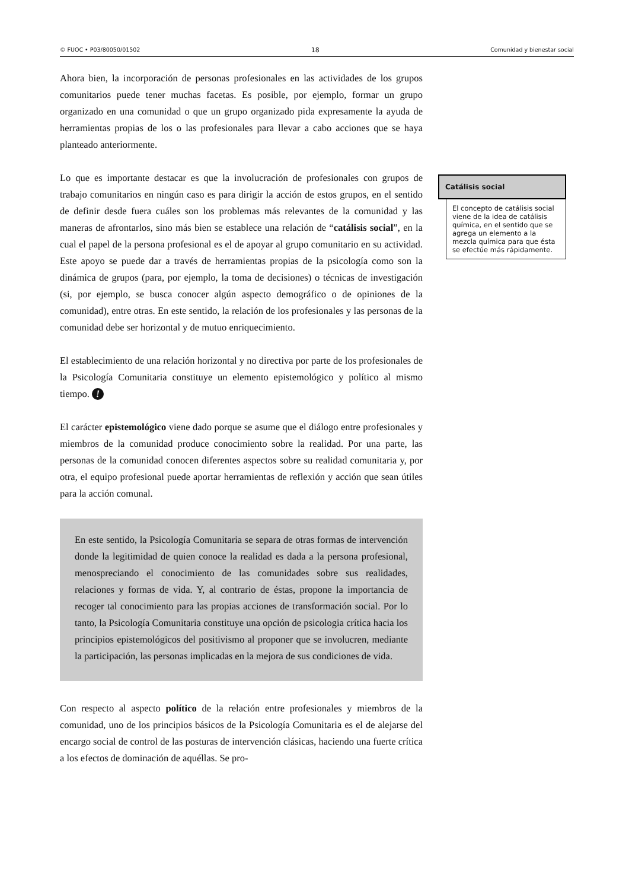© FUOC • P03/80050/01502 18 Comunidad y bienestar social
Ahora bien, la incorporación de personas profesionales en las actividades de los grupos comunitarios puede tener muchas facetas. Es posible, por ejemplo, formar un grupo organizado en una comunidad o que un grupo organizado pida expresamente la ayuda de herramientas propias de los o las profesionales para llevar a cabo acciones que se haya planteado anteriormente.
Lo que es importante destacar es que la involucración de profesionales con grupos de trabajo comunitarios en ningún caso es para dirigir la acción de estos grupos, en el sentido de definir desde fuera cuáles son los problemas más relevantes de la comunidad y las maneras de afrontarlos, sino más bien se establece una relación de “catálisis social”, en la cual el papel de la persona profesional es el de apoyar al grupo comunitario en su actividad. Este apoyo se puede dar a través de herramientas propias de la psicología como son la dinámica de grupos (para, por ejemplo, la toma de decisiones) o técnicas de investigación (si, por ejemplo, se busca conocer algún aspecto demográfico o de opiniones de la comunidad), entre otras. En este sentido, la relación de los profesionales y las personas de la comunidad debe ser horizontal y de mutuo enriquecimiento.
El establecimiento de una relación horizontal y no directiva por parte de los profesionales de la Psicología Comunitaria constituye un elemento epistemológico y político al mismo tiempo. !
El carácter epistemológico viene dado porque se asume que el diálogo entre profesionales y miembros de la comunidad produce conocimiento sobre la realidad. Por una parte, las personas de la comunidad conocen diferentes aspectos sobre su realidad comunitaria y, por otra, el equipo profesional puede aportar herramientas de reflexión y acción que sean útiles para la acción comunal.
En este sentido, la Psicología Comunitaria se separa de otras formas de intervención donde la legitimidad de quien conoce la realidad es dada a la persona profesional, menospreciando el conocimiento de las comunidades sobre sus realidades, relaciones y formas de vida. Y, al contrario de éstas, propone la importancia de recoger tal conocimiento para las propias acciones de transformación social. Por lo tanto, la Psicología Comunitaria constituye una opción de psicologia crítica hacia los principios epistemológicos del positivismo al proponer que se involucren, mediante la participación, las personas implicadas en la mejora de sus condiciones de vida.
Con respecto al aspecto político de la relación entre profesionales y miembros de la comunidad, uno de los principios básicos de la Psicología Comunitaria es el de alejarse del encargo social de control de las posturas de intervención clásicas, haciendo una fuerte crítica a los efectos de dominación de aquéllas. Se pro-
Catálisis social
El concepto de catálisis social viene de la idea de catálisis química, en el sentido que se agrega un elemento a la mezcla química para que ésta se efectúe más rápidamente.